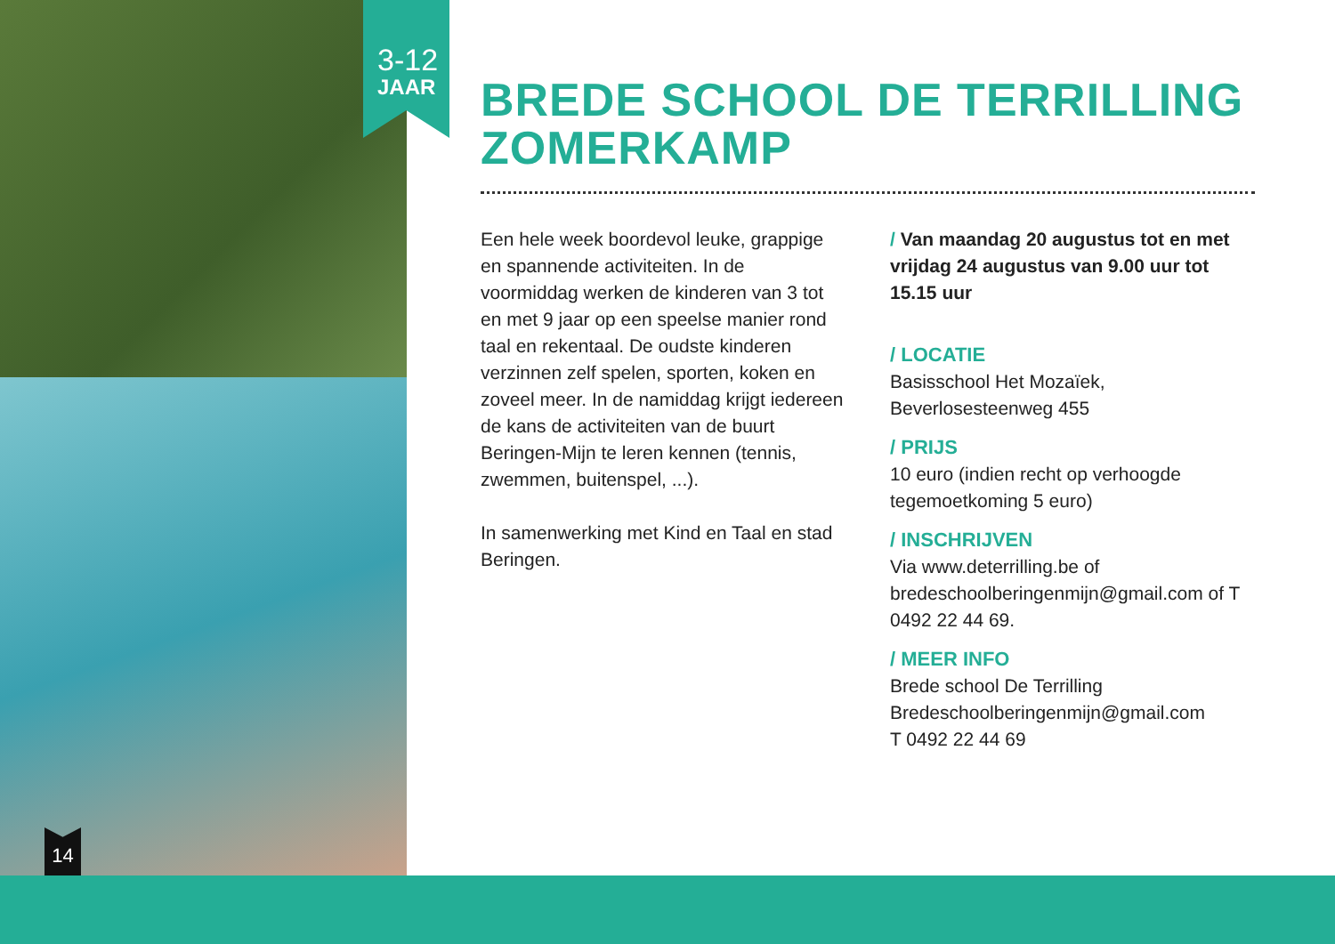3-12
JAAR
14
BREDE SCHOOL DE TERRILLING
ZOMERKAMP
Een hele week boordevol leuke, grappige en spannende activiteiten. In de voormiddag werken de kinderen van 3 tot en met 9 jaar op een speelse manier rond taal en rekentaal. De oudste kinderen verzinnen zelf spelen, sporten, koken en zoveel meer. In de namiddag krijgt iedereen de kans de activiteiten van de buurt Beringen-Mijn te leren kennen (tennis, zwemmen, buitenspel, ...).
In samenwerking met Kind en Taal en stad Beringen.
/ Van maandag 20 augustus tot en met vrijdag 24 augustus van 9.00 uur tot 15.15 uur
/ LOCATIE
Basisschool Het Mozaïek,
Beverlosesteenweg 455
/ PRIJS
10 euro (indien recht op verhoogde tegemoetkoming 5 euro)
/ INSCHRIJVEN
Via www.deterrilling.be of bredeschoolberingenmijn@gmail.com of T 0492 22 44 69.
/ MEER INFO
Brede school De Terrilling
Bredeschoolberingenmijn@gmail.com
T 0492 22 44 69